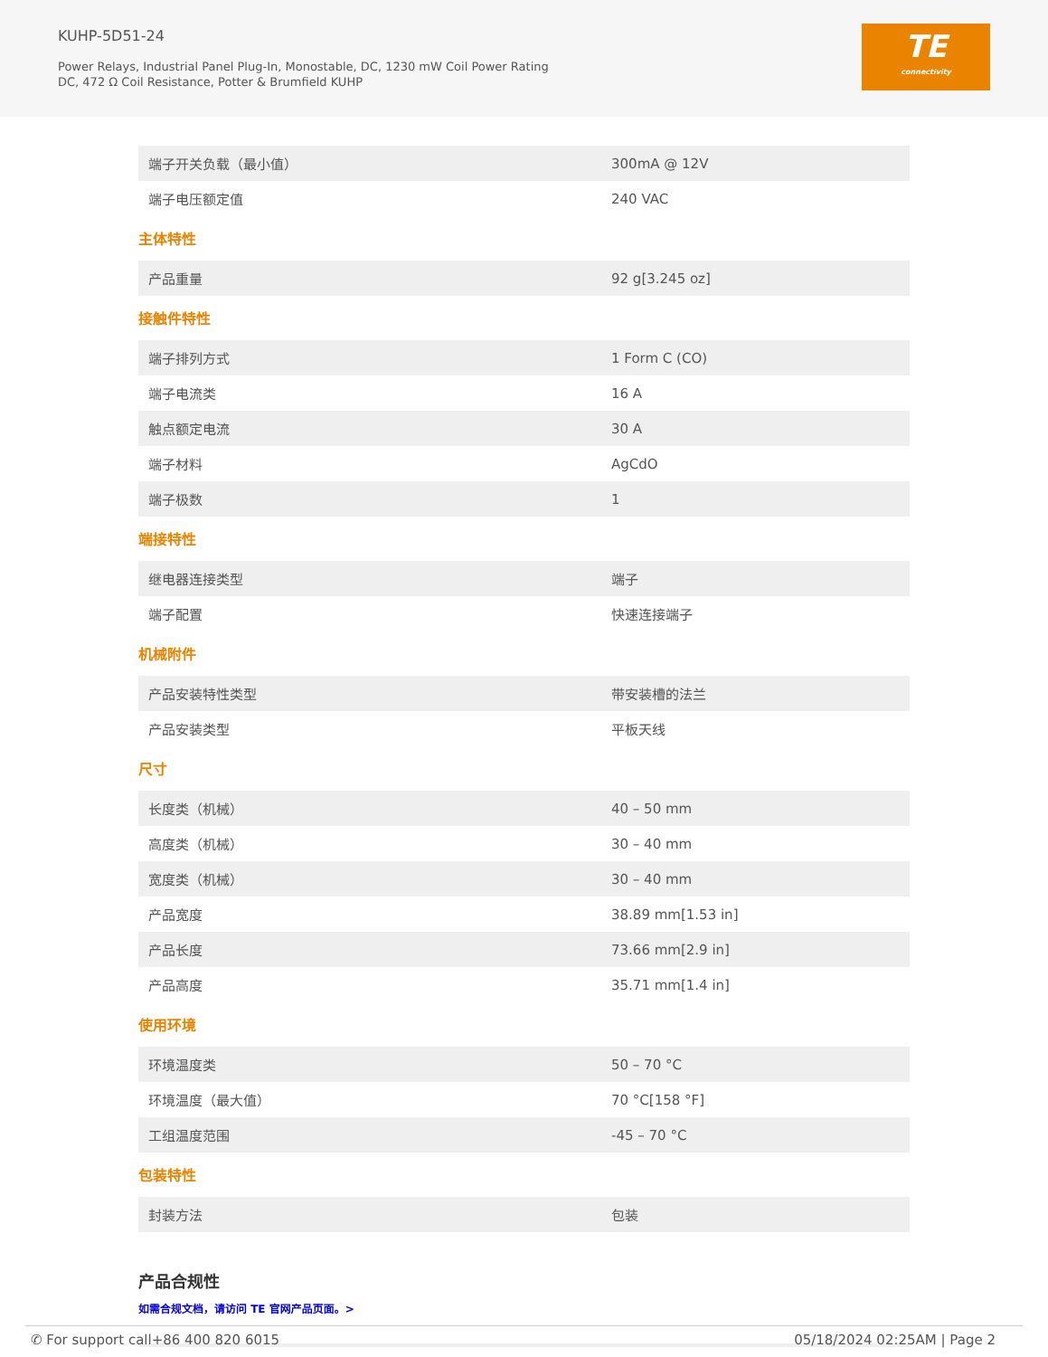KUHP-5D51-24
Power Relays, Industrial Panel Plug-In, Monostable, DC, 1230 mW Coil Power Rating
DC, 472 Ω Coil Resistance, Potter & Brumfield KUHP
TE
connectivity
| 端子开关负载（最小值） | 300mA @ 12V |
| 端子电压额定值 | 240 VAC |
主体特性
| 产品重量 | 92 g[3.245 oz] |
接触件特性
| 端子排列方式 | 1 Form C (CO) |
| 端子电流类 | 16 A |
| 触点额定电流 | 30 A |
| 端子材料 | AgCdO |
| 端子极数 | 1 |
端接特性
| 继电器连接类型 | 端子 |
| 端子配置 | 快速连接端子 |
机械附件
| 产品安装特性类型 | 带安装槽的法兰 |
| 产品安装类型 | 平板天线 |
尺寸
| 长度类（机械） | 40 – 50 mm |
| 高度类（机械） | 30 – 40 mm |
| 宽度类（机械） | 30 – 40 mm |
| 产品宽度 | 38.89 mm[1.53 in] |
| 产品长度 | 73.66 mm[2.9 in] |
| 产品高度 | 35.71 mm[1.4 in] |
使用环境
| 环境温度类 | 50 – 70 °C |
| 环境温度（最大值） | 70 °C[158 °F] |
| 工组温度范围 | -45 – 70 °C |
包装特性
| 封装方法 | 包装 |
产品合规性
如需合规文档，请访问 TE 官网产品页面。>
✆ For support call+86 400 820 6015 05/18/2024 02:25AM | Page 2